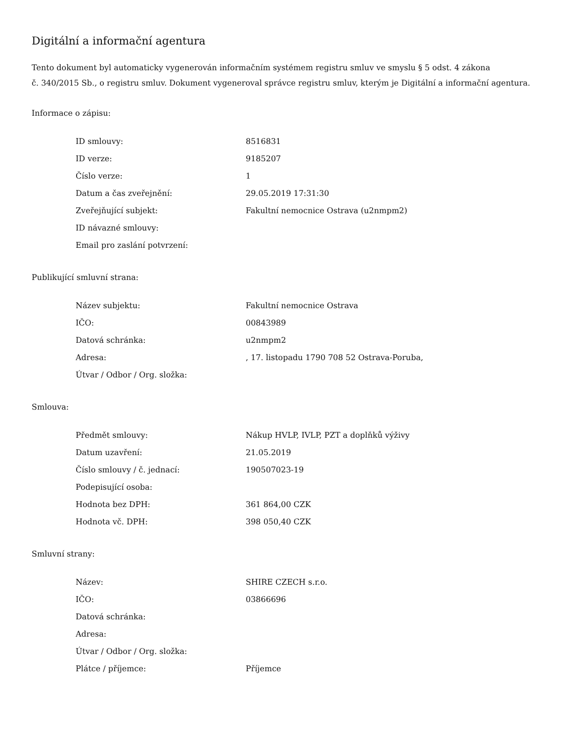Digitální a informační agentura
Tento dokument byl automaticky vygenerován informačním systémem registru smluv ve smyslu § 5 odst. 4 zákona
č. 340/2015 Sb., o registru smluv. Dokument vygeneroval správce registru smluv, kterým je Digitální a informační agentura.
Informace o zápisu:
| ID smlouvy: | 8516831 |
| ID verze: | 9185207 |
| Číslo verze: | 1 |
| Datum a čas zveřejnění: | 29.05.2019 17:31:30 |
| Zveřejňující subjekt: | Fakultní nemocnice Ostrava (u2nmpm2) |
| ID návazné smlouvy: | |
| Email pro zaslání potvrzení: | |
Publikující smluvní strana:
| Název subjektu: | Fakultní nemocnice Ostrava |
| IČO: | 00843989 |
| Datová schránka: | u2nmpm2 |
| Adresa: | , 17. listopadu 1790 708 52 Ostrava-Poruba, |
| Útvar / Odbor / Org. složka: | |
Smlouva:
| Předmět smlouvy: | Nákup HVLP, IVLP, PZT a doplňků výživy |
| Datum uzavření: | 21.05.2019 |
| Číslo smlouvy / č. jednací: | 190507023-19 |
| Podepisující osoba: | |
| Hodnota bez DPH: | 361 864,00 CZK |
| Hodnota vč. DPH: | 398 050,40 CZK |
Smluvní strany:
| Název: | SHIRE CZECH s.r.o. |
| IČO: | 03866696 |
| Datová schránka: | |
| Adresa: | |
| Útvar / Odbor / Org. složka: | |
| Plátce / příjemce: | Příjemce |